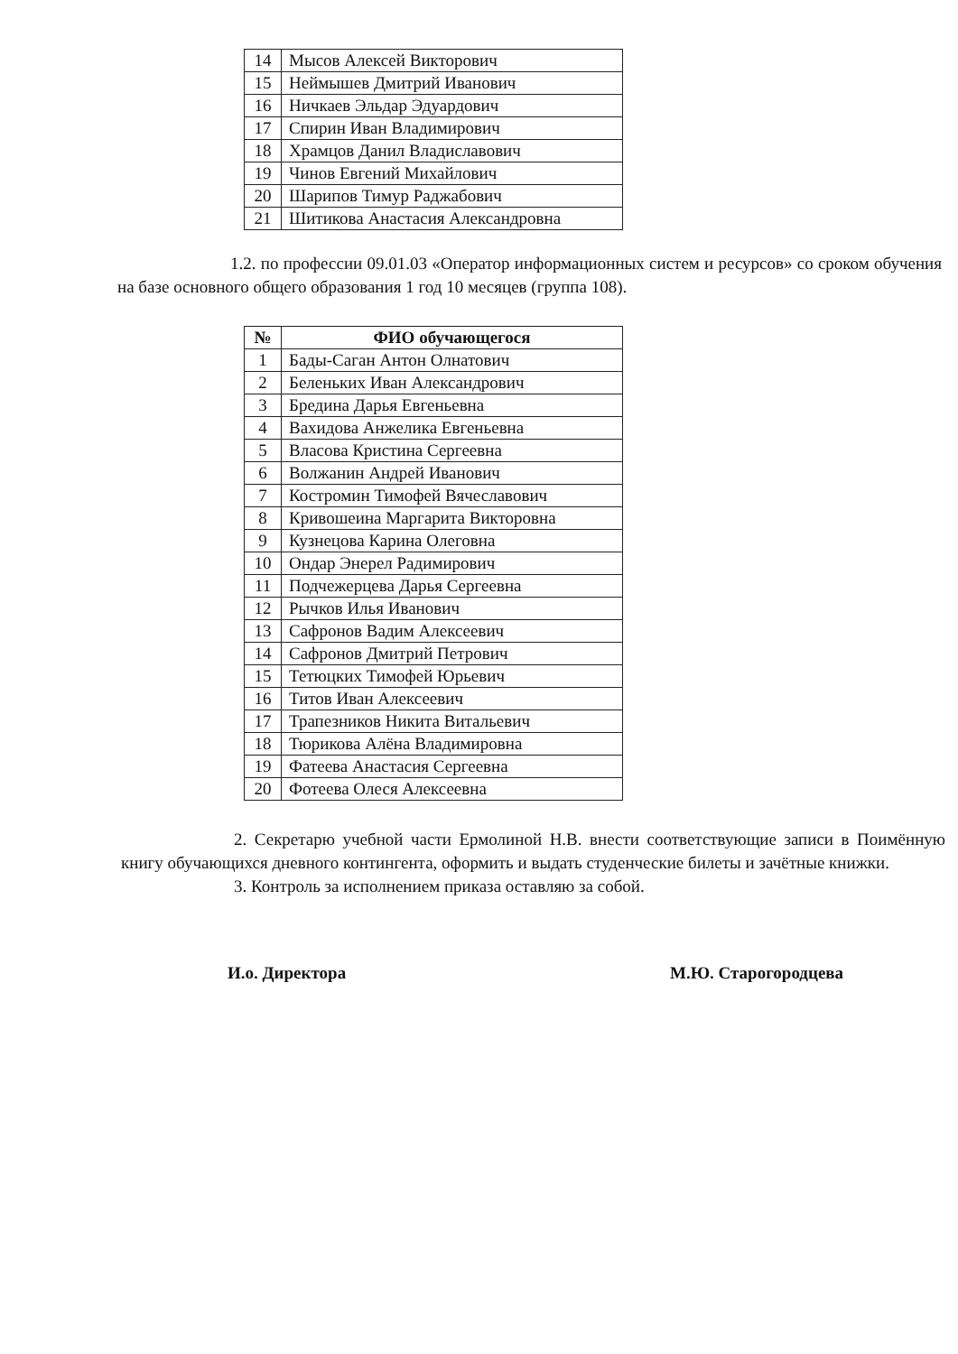| 14 | Мысов Алексей Викторович |
| 15 | Неймышев Дмитрий Иванович |
| 16 | Ничкаев Эльдар Эдуардович |
| 17 | Спирин Иван Владимирович |
| 18 | Храмцов Данил Владиславович |
| 19 | Чинов Евгений Михайлович |
| 20 | Шарипов Тимур Раджабович |
| 21 | Шитикова Анастасия Александровна |
1.2. по профессии 09.01.03 «Оператор информационных систем и ресурсов» со сроком обучения на базе основного общего образования 1 год 10 месяцев (группа 108).
| № | ФИО обучающегося |
| --- | --- |
| 1 | Бады-Саган Антон Олнатович |
| 2 | Беленьких Иван Александрович |
| 3 | Бредина Дарья Евгеньевна |
| 4 | Вахидова Анжелика Евгеньевна |
| 5 | Власова Кристина Сергеевна |
| 6 | Волжанин Андрей Иванович |
| 7 | Костромин Тимофей Вячеславович |
| 8 | Кривошеина Маргарита Викторовна |
| 9 | Кузнецова Карина Олеговна |
| 10 | Ондар Энерел Радимирович |
| 11 | Подчежерцева Дарья Сергеевна |
| 12 | Рычков Илья Иванович |
| 13 | Сафронов Вадим Алексеевич |
| 14 | Сафронов Дмитрий Петрович |
| 15 | Тетюцких Тимофей Юрьевич |
| 16 | Титов Иван Алексеевич |
| 17 | Трапезников Никита Витальевич |
| 18 | Тюрикова Алёна Владимировна |
| 19 | Фатеева Анастасия Сергеевна |
| 20 | Фотеева Олеся Алексеевна |
2. Секретарю учебной части Ермолиной Н.В. внести соответствующие записи в Поимённую книгу обучающихся дневного контингента, оформить и выдать студенческие билеты и зачётные книжки.
3. Контроль за исполнением приказа оставляю за собой.
И.о. Директора М.Ю. Старогородцева